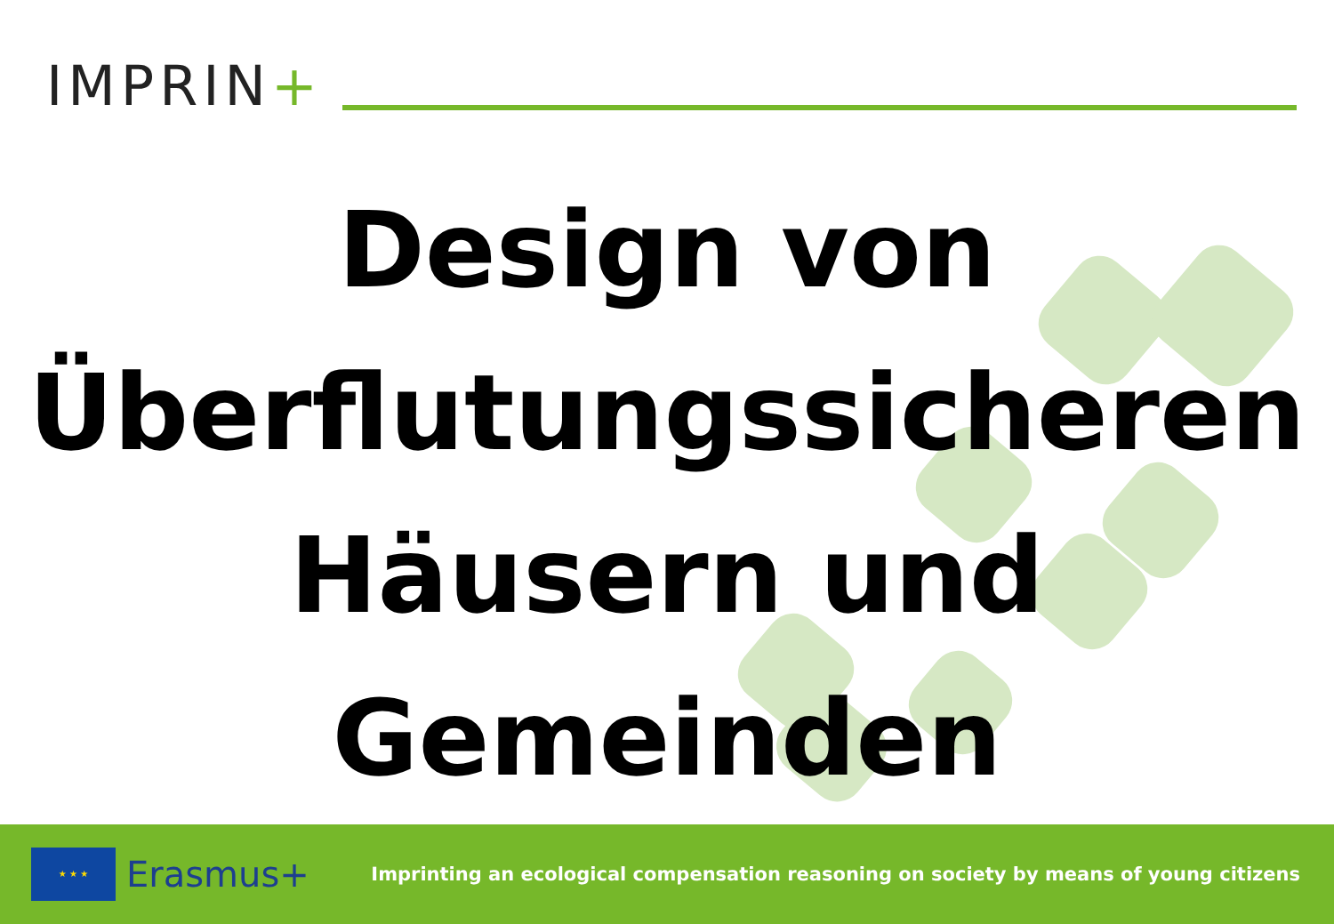IMPRIN+
Design von
Überflutungssicheren
Häusern und
Gemeinden
★ ★ ★
Erasmus+
Imprinting an ecological compensation reasoning on society by means of young citizens